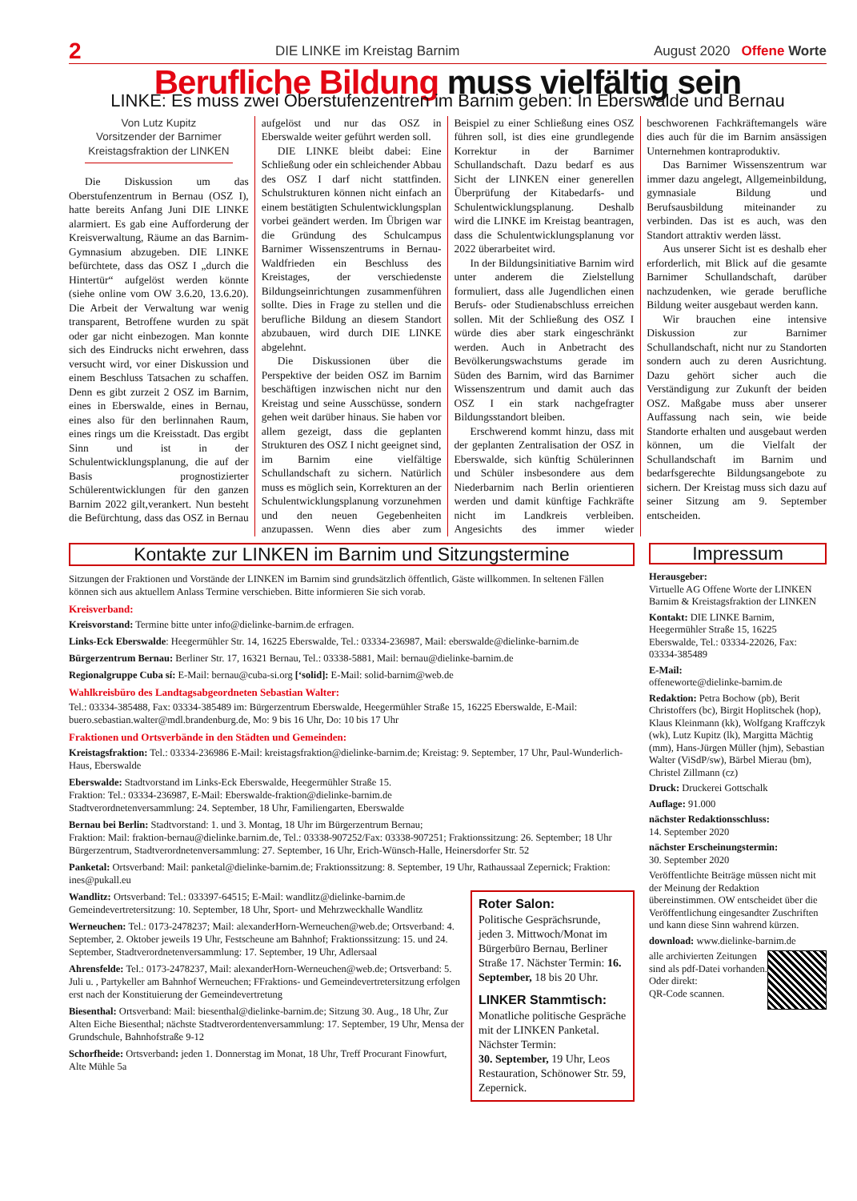2 DIE LINKE im Kreistag Barnim August 2020 Offene Worte
Berufliche Bildung muss vielfältig sein
LINKE: Es muss zwei Oberstufenzentren im Barnim geben: In Eberswalde und Bernau
Von Lutz Kupitz
Vorsitzender der Barnimer Kreistagsfraktion der LINKEN
Die Diskussion um das Oberstufenzentrum in Bernau (OSZ I), hatte bereits Anfang Juni DIE LINKE alarmiert. Es gab eine Aufforderung der Kreisverwaltung, Räume an das Barnim-Gymnasium abzugeben. DIE LINKE befürchtete, dass das OSZ I „durch die Hintertür“ aufgelöst werden könnte (siehe online vom OW 3.6.20, 13.6.20). Die Arbeit der Verwaltung war wenig transparent, Betroffene wurden zu spät oder gar nicht einbezogen. Man konnte sich des Eindrucks nicht erwehren, dass versucht wird, vor einer Diskussion und einem Beschluss Tatsachen zu schaffen. Denn es gibt zurzeit 2 OSZ im Barnim, eines in Eberswalde, eines in Bernau, eines also für den berlinnahen Raum, eines rings um die Kreisstadt. Das ergibt Sinn und ist in der Schulentwicklungsplanung, die auf der Basis prognostizierter Schülerentwicklungen für den ganzen Barnim 2022 gilt,verankert. Nun besteht die Befürchtung, dass das OSZ in Bernau aufgelöst und nur das OSZ in Eberswalde weiter geführt werden soll.
DIE LINKE bleibt dabei: Eine Schließung oder ein schleichender Abbau des OSZ I darf nicht stattfinden. Schulstrukturen können nicht einfach an einem bestätigten Schulentwicklungsplan vorbei geändert werden. Im Übrigen war die Gründung des Schulcampus Barnimer Wissenszentrums in Bernau-Waldfrieden ein Beschluss des Kreistages, der verschiedenste Bildungseinrichtungen zusammenführen sollte. Dies in Frage zu stellen und die berufliche Bildung an diesem Standort abzubauen, wird durch DIE LINKE abgelehnt.
Die Diskussionen über die Perspektive der beiden OSZ im Barnim beschäftigen inzwischen nicht nur den Kreistag und seine Ausschüsse, sondern gehen weit darüber hinaus. Sie haben vor allem gezeigt, dass die geplanten Strukturen des OSZ I nicht geeignet sind, im Barnim eine vielfältige Schullandschaft zu sichern. Natürlich muss es möglich sein, Korrekturen an der Schulentwicklungsplanung vorzunehmen und den neuen Gegebenheiten anzupassen. Wenn dies aber zum Beispiel zu einer Schließung eines OSZ führen soll, ist dies eine grundlegende Korrektur in der Barnimer Schullandschaft. Dazu bedarf es aus Sicht der LINKEN einer generellen Überprüfung der Kitabedarfs- und Schulentwicklungsplanung. Deshalb wird die LINKE im Kreistag beantragen, dass die Schulentwicklungsplanung vor 2022 überarbeitet wird.
In der Bildungsinitiative Barnim wird unter anderem die Zielstellung formuliert, dass alle Jugendlichen einen Berufs- oder Studienabschluss erreichen sollen. Mit der Schließung des OSZ I würde dies aber stark eingeschränkt werden. Auch in Anbetracht des Bevölkerungswachstums gerade im Süden des Barnim, wird das Barnimer Wissenszentrum und damit auch das OSZ I ein stark nachgefragter Bildungsstandort bleiben.
Erschwerend kommt hinzu, dass mit der geplanten Zentralisation der OSZ in Eberswalde, sich künftig Schülerinnen und Schüler insbesondere aus dem Niederbarnim nach Berlin orientieren werden und damit künftige Fachkräfte nicht im Landkreis verbleiben. Angesichts des immer wieder beschworenen Fachkräftemangels wäre dies auch für die im Barnim ansässigen Unternehmen kontraproduktiv.
Das Barnimer Wissenszentrum war immer dazu angelegt, Allgemeinbildung, gymnasiale Bildung und Berufsausbildung miteinander zu verbinden. Das ist es auch, was den Standort attraktiv werden lässt.
Aus unserer Sicht ist es deshalb eher erforderlich, mit Blick auf die gesamte Barnimer Schullandschaft, darüber nachzudenken, wie gerade berufliche Bildung weiter ausgebaut werden kann.
Wir brauchen eine intensive Diskussion zur Barnimer Schullandschaft, nicht nur zu Standorten sondern auch zu deren Ausrichtung. Dazu gehört sicher auch die Verständigung zur Zukunft der beiden OSZ. Maßgabe muss aber unserer Auffassung nach sein, wie beide Standorte erhalten und ausgebaut werden können, um die Vielfalt der Schullandschaft im Barnim und bedarfsgerechte Bildungsangebote zu sichern. Der Kreistag muss sich dazu auf seiner Sitzung am 9. September entscheiden.
Kontakte zur LINKEN im Barnim und Sitzungstermine
Sitzungen der Fraktionen und Vorstände der LINKEN im Barnim sind grundsätzlich öffentlich, Gäste willkommen. In seltenen Fällen können sich aus aktuellem Anlass Termine verschieben. Bitte informieren Sie sich vorab.
Kreisverband:
Kreisvorstand: Termine bitte unter info@dielinke-barnim.de erfragen.
Links-Eck Eberswalde: Heegermühler Str. 14, 16225 Eberswalde, Tel.: 03334-236987, Mail: eberswalde@dielinke-barnim.de
Bürgerzentrum Bernau: Berliner Str. 17, 16321 Bernau, Tel.: 03338-5881, Mail: bernau@dielinke-barnim.de
Regionalgruppe Cuba sí: E-Mail: bernau@cuba-si.org [‘solid]: E-Mail: solid-barnim@web.de
Wahlkreisbüro des Landtagsabgeordneten Sebastian Walter:
Tel.: 03334-385488, Fax: 03334-385489 im: Bürgerzentrum Eberswalde, Heegermühler Straße 15, 16225 Eberswalde, E-Mail: buero.sebastian.walter@mdl.brandenburg.de, Mo: 9 bis 16 Uhr, Do: 10 bis 17 Uhr
Fraktionen und Ortsverbände in den Städten und Gemeinden:
Kreistagsfraktion: Tel.: 03334-236986 E-Mail: kreistagsfraktion@dielinke-barnim.de; Kreistag: 9. September, 17 Uhr, Paul-Wunderlich-Haus, Eberswalde
Eberswalde: Stadtvorstand im Links-Eck Eberswalde, Heegermühler Straße 15.
Fraktion: Tel.: 03334-236987, E-Mail: Eberswalde-fraktion@dielinke-barnim.de
Stadtverordnetenversammlung: 24. September, 18 Uhr, Familiengarten, Eberswalde
Bernau bei Berlin: Stadtvorstand: 1. und 3. Montag, 18 Uhr im Bürgerzentrum Bernau;
Fraktion: Mail: fraktion-bernau@dielinke.barnim.de, Tel.: 03338-907252/Fax: 03338-907251; Fraktionssitzung: 26. September; 18 Uhr Bürgerzentrum, Stadtverordnetenversammlung: 27. September, 16 Uhr, Erich-Wünsch-Halle, Heinersdorfer Str. 52
Panketal: Ortsverband: Mail: panketal@dielinke-barnim.de; Fraktionssitzung: 8. September, 19 Uhr, Rathaussaal Zepernick; Fraktion: ines@pukall.eu
Roter Salon:
Politische Gesprächsrunde, jeden 3. Mittwoch/Monat im Bürgerbüro Bernau, Berliner Straße 17. Nächster Termin: 16. September, 18 bis 20 Uhr.
LINKER Stammtisch:
Monatliche politische Gespräche mit der LINKEN Panketal. Nächster Termin:
30. September, 19 Uhr, Leos Restauration, Schönower Str. 59, Zepernick.
Wandlitz: Ortsverband: Tel.: 033397-64515; E-Mail: wandlitz@dielinke-barnim.de Gemeindevertretersitzung: 10. September, 18 Uhr, Sport- und Mehrzweckhalle Wandlitz
Werneuchen: Tel.: 0173-2478237; Mail: alexanderHorn-Werneuchen@web.de; Ortsverband: 4. September, 2. Oktober jeweils 19 Uhr, Festscheune am Bahnhof; Fraktionssitzung: 15. und 24. September, Stadtverordnetenversammlung: 17. September, 19 Uhr, Adlersaal
Ahrensfelde: Tel.: 0173-2478237, Mail: alexanderHorn-Werneuchen@web.de; Ortsverband: 5. Juli u. , Partykeller am Bahnhof Werneuchen; FFraktions- und Gemeindevertretersitzung erfolgen erst nach der Konstituierung der Gemeindevertretung
Biesenthal: Ortsverband: Mail: biesenthal@dielinke-barnim.de; Sitzung 30. Aug., 18 Uhr, Zur Alten Eiche Biesenthal; nächste Stadtverordentenversammlung: 17. September, 19 Uhr, Mensa der Grundschule, Bahnhofstraße 9-12
Schorfheide: Ortsverband: jeden 1. Donnerstag im Monat, 18 Uhr, Treff Procurant Finowfurt, Alte Mühle 5a
Impressum
Herausgeber:
Virtuelle AG Offene Worte der LINKEN Barnim & Kreistagsfraktion der LINKEN
Kontakt: DIE LINKE Barnim, Heegermühler Straße 15, 16225 Eberswalde, Tel.: 03334-22026, Fax: 03334-385489
E-Mail:
offeneworte@dielinke-barnim.de
Redaktion: Petra Bochow (pb), Berit Christoffers (bc), Birgit Hoplitschek (hop), Klaus Kleinmann (kk), Wolfgang Kraffczyk (wk), Lutz Kupitz (lk), Margitta Mächtig (mm), Hans-Jürgen Müller (hjm), Sebastian Walter (ViSdP/sw), Bärbel Mierau (bm), Christel Zillmann (cz)
Druck: Druckerei Gottschalk
Auflage: 91.000
nächster Redaktionsschluss:
14. September 2020
nächster Erscheinungstermin:
30. September 2020
Veröffentlichte Beiträge müssen nicht mit der Meinung der Redaktion übereinstimmen. OW entscheidet über die Veröffentlichung eingesandter Zuschriften und kann diese Sinn wahrend kürzen.
download: www.dielinke-barnim.de
alle archivierten Zeitungen sind als pdf-Datei vorhanden.
Oder direkt:
QR-Code scannen.